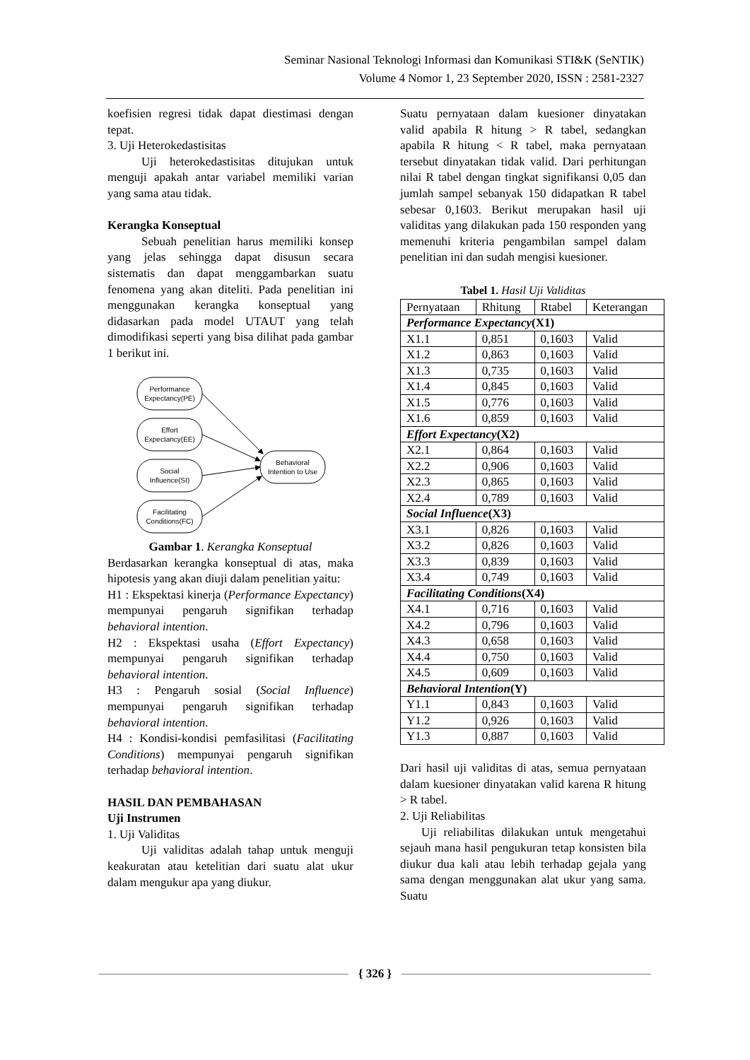Seminar Nasional Teknologi Informasi dan Komunikasi STI&K (SeNTIK)
Volume 4 Nomor 1, 23 September 2020, ISSN : 2581-2327
koefisien regresi tidak dapat diestimasi dengan tepat.
3. Uji Heterokedastisitas
Uji heterokedastisitas ditujukan untuk menguji apakah antar variabel memiliki varian yang sama atau tidak.
Kerangka Konseptual
Sebuah penelitian harus memiliki konsep yang jelas sehingga dapat disusun secara sistematis dan dapat menggambarkan suatu fenomena yang akan diteliti. Pada penelitian ini menggunakan kerangka konseptual yang didasarkan pada model UTAUT yang telah dimodifikasi seperti yang bisa dilihat pada gambar 1 berikut ini.
Performance
Expectancy(PE)
Effort
Expectancy(EE)
Social
Influence(SI)
Facilitating
Conditions(FC)
Behavioral
Intention to Use
Gambar 1. Kerangka Konseptual
Berdasarkan kerangka konseptual di atas, maka hipotesis yang akan diuji dalam penelitian yaitu:
H1 : Ekspektasi kinerja (Performance Expectancy) mempunyai pengaruh signifikan terhadap behavioral intention.
H2 : Ekspektasi usaha (Effort Expectancy) mempunyai pengaruh signifikan terhadap behavioral intention.
H3 : Pengaruh sosial (Social Influence) mempunyai pengaruh signifikan terhadap behavioral intention.
H4 : Kondisi-kondisi pemfasilitasi (Facilitating Conditions) mempunyai pengaruh signifikan terhadap behavioral intention.
HASIL DAN PEMBAHASAN
Uji Instrumen
1. Uji Validitas
Uji validitas adalah tahap untuk menguji keakuratan atau ketelitian dari suatu alat ukur dalam mengukur apa yang diukur.
Suatu pernyataan dalam kuesioner dinyatakan valid apabila R hitung > R tabel, sedangkan apabila R hitung < R tabel, maka pernyataan tersebut dinyatakan tidak valid. Dari perhitungan nilai R tabel dengan tingkat signifikansi 0,05 dan jumlah sampel sebanyak 150 didapatkan R tabel sebesar 0,1603. Berikut merupakan hasil uji validitas yang dilakukan pada 150 responden yang memenuhi kriteria pengambilan sampel dalam penelitian ini dan sudah mengisi kuesioner.
Tabel 1. Hasil Uji Validitas
| Pernyataan | Rhitung | Rtabel | Keterangan |
| --- | --- | --- | --- |
| Performance Expectancy (X1) | | | |
| X1.1 | 0,851 | 0,1603 | Valid |
| X1.2 | 0,863 | 0,1603 | Valid |
| X1.3 | 0,735 | 0,1603 | Valid |
| X1.4 | 0,845 | 0,1603 | Valid |
| X1.5 | 0,776 | 0,1603 | Valid |
| X1.6 | 0,859 | 0,1603 | Valid |
| Effort Expectancy (X2) | | | |
| X2.1 | 0,864 | 0,1603 | Valid |
| X2.2 | 0,906 | 0,1603 | Valid |
| X2.3 | 0,865 | 0,1603 | Valid |
| X2.4 | 0,789 | 0,1603 | Valid |
| Social Influence (X3) | | | |
| X3.1 | 0,826 | 0,1603 | Valid |
| X3.2 | 0,826 | 0,1603 | Valid |
| X3.3 | 0,839 | 0,1603 | Valid |
| X3.4 | 0,749 | 0,1603 | Valid |
| Facilitating Conditions (X4) | | | |
| X4.1 | 0,716 | 0,1603 | Valid |
| X4.2 | 0,796 | 0,1603 | Valid |
| X4.3 | 0,658 | 0,1603 | Valid |
| X4.4 | 0,750 | 0,1603 | Valid |
| X4.5 | 0,609 | 0,1603 | Valid |
| Behavioral Intention (Y) | | | |
| Y1.1 | 0,843 | 0,1603 | Valid |
| Y1.2 | 0,926 | 0,1603 | Valid |
| Y1.3 | 0,887 | 0,1603 | Valid |
Dari hasil uji validitas di atas, semua pernyataan dalam kuesioner dinyatakan valid karena R hitung > R tabel.
2. Uji Reliabilitas
Uji reliabilitas dilakukan untuk mengetahui sejauh mana hasil pengukuran tetap konsisten bila diukur dua kali atau lebih terhadap gejala yang sama dengan menggunakan alat ukur yang sama. Suatu
{ 326 }